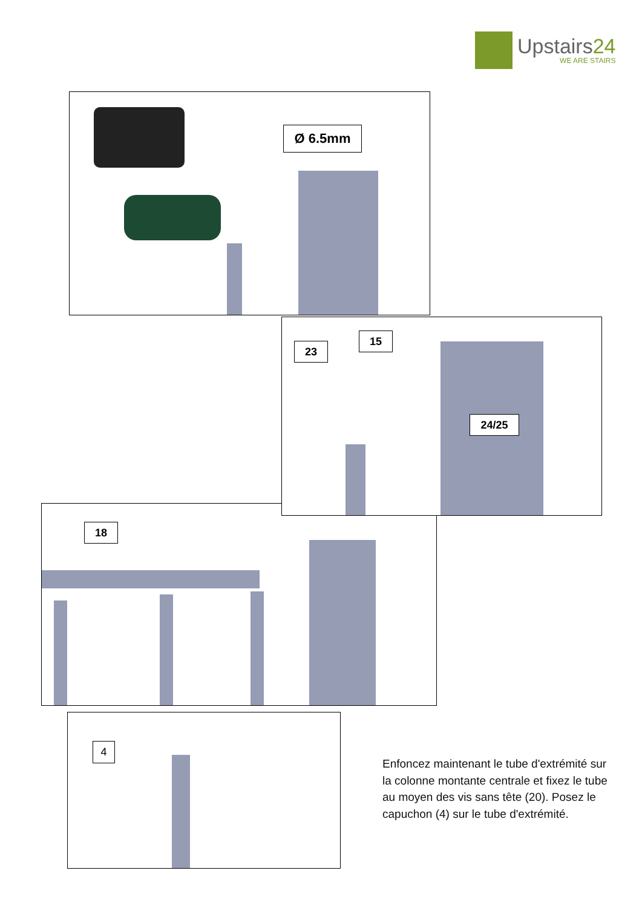Upstairs24
WE ARE STAIRS
Ø 6.5mm
18
23
15
24/25
4
Enfoncez maintenant le tube d'extrémité sur la colonne montante centrale et fixez le tube au moyen des vis sans tête (20). Posez le capuchon (4) sur le tube d'extrémité.